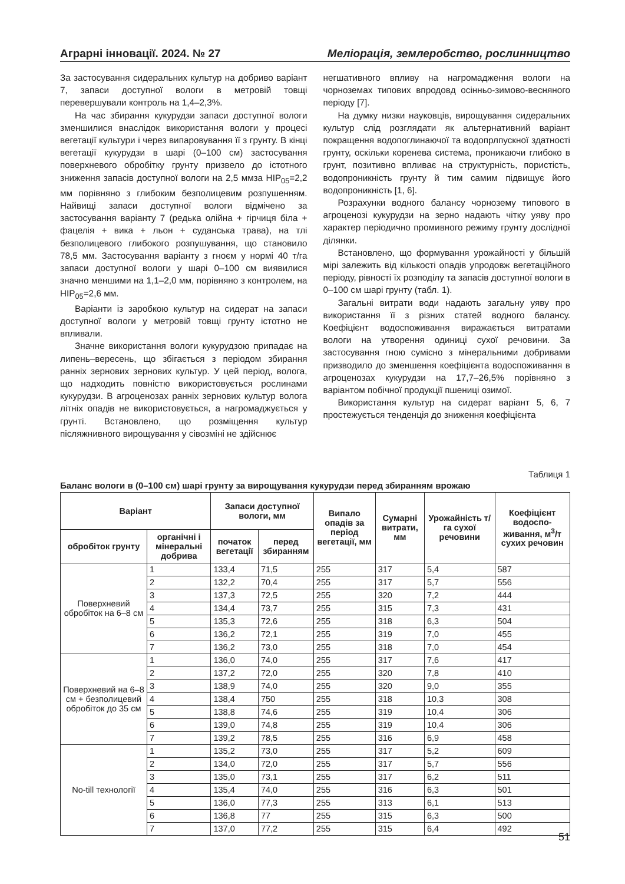Аграрні інновації. 2024. № 27 Меліорація, землеробство, рослинництво
За застосування сидеральних культур на добриво варіант 7, запаси доступної вологи в метровій товщі перевершували контроль на 1,4–2,3%.
На час збирання кукурудзи запаси доступної вологи зменшилися внаслідок використання вологи у процесі вегетації культури і через випаровування її з грунту. В кінці вегетації кукурудзи в шарі (0–100 см) застосування поверхневого обробітку грунту призвело до істотного зниження запасів доступної вологи на 2,5 ммза НІР<sub>05</sub>=2,2 мм порівняно з глибоким безполицевим розпушенням. Найвищі запаси доступної вологи відмічено за застосування варіанту 7 (редька олійна + гірчиця біла + фацелія + вика + льон + суданська трава), на тлі безполицевого глибокого розпушування, що становило 78,5 мм. Застосування варіанту з гноєм у нормі 40 т/га запаси доступної вологи у шарі 0–100 см виявилися значно меншими на 1,1–2,0 мм, порівняно з контролем, на НІР<sub>05</sub>=2,6 мм.
Варіанти із заробкою культур на сидерат на запаси доступної вологи у метровій товщі грунту істотно не впливали.
Значне використання вологи кукурудзою припадає на липень–вересень, що збігається з періодом збирання ранніх зернових зернових культур. У цей період, волога, що надходить повністю використовується рослинами кукурудзи. В агроценозах ранніх зернових культур волога літніх опадів не використовується, а нагромаджується у грунті. Встановлено, що розміщення культур післяжнивного вирощування у сівозміні не здійснює
негшативного впливу на нагромадження вологи на чорноземах типових впродовд осінньо-зимово-весняного періоду [7].
На думку низки науковців, вирощування сидеральних культур слід розглядати як альтернативний варіант покращення водопоглинаючої та водопрлпускної здатності грунту, оскільки коренева система, проникаючи глибоко в грунт, позитивно впливає на структурність, пористість, водопроникність грунту й тим самим підвищує його водопроникність [1, 6].
Розрахунки водного балансу чорнозему типового в агроценозі кукурудзи на зерно надають чітку уяву про характер періодично промивного режиму грунту дослідної ділянки.
Встановлено, що формування урожайності у більшій мірі залежить від кількості опадів упродовж вегетаційного періоду, рівності їх розподілу та запасів доступної вологи в 0–100 см шарі грунту (табл. 1).
Загальні витрати води надають загальну уяву про використання її з різних статей водного балансу. Коефіцієнт водоспоживання виражається витратами вологи на утворення одиниці сухої речовини. За застосування гною сумісно з мінеральними добривами призводило до зменшення коефіцієнта водоспоживання в агроценозах кукурудзи на 17,7–26,5% порівняно з варіантом побічної продукції пшениці озимої.
Використання культур на сидерат варіант 5, 6, 7 простежується тенденція до зниження коефіцієнта
Таблиця 1
Баланс вологи в (0–100 см) шарі грунту за вирощування кукурудзи перед збиранням врожаю
| Варіант | | Запаси доступної вологи, мм | | Випало опадів за період вегетації, мм | Сумарні витрати, мм | Урожайність т/га сухої речовини | Коефіцієнт водоспо-живання, м<sup>3</sup>/т сухих речовин |
| --- | --- | --- | --- | --- | --- | --- | --- |
| обробіток грунту | органічні і мінеральні добрива | початок вегетації | перед збиранням | | | | |
| Поверхневий обробіток на 6–8 см | 1 | 133,4 | 71,5 | 255 | 317 | 5,4 | 587 |
| | 2 | 132,2 | 70,4 | 255 | 317 | 5,7 | 556 |
| | 3 | 137,3 | 72,5 | 255 | 320 | 7,2 | 444 |
| | 4 | 134,4 | 73,7 | 255 | 315 | 7,3 | 431 |
| | 5 | 135,3 | 72,6 | 255 | 318 | 6,3 | 504 |
| | 6 | 136,2 | 72,1 | 255 | 319 | 7,0 | 455 |
| | 7 | 136,2 | 73,0 | 255 | 318 | 7,0 | 454 |
| Поверхневий на 6–8 см + безполицевий обробіток до 35 см | 1 | 136,0 | 74,0 | 255 | 317 | 7,6 | 417 |
| | 2 | 137,2 | 72,0 | 255 | 320 | 7,8 | 410 |
| | 3 | 138,9 | 74,0 | 255 | 320 | 9,0 | 355 |
| | 4 | 138,4 | 750 | 255 | 318 | 10,3 | 308 |
| | 5 | 138,8 | 74,6 | 255 | 319 | 10,4 | 306 |
| | 6 | 139,0 | 74,8 | 255 | 319 | 10,4 | 306 |
| | 7 | 139,2 | 78,5 | 255 | 316 | 6,9 | 458 |
| No-till технології | 1 | 135,2 | 73,0 | 255 | 317 | 5,2 | 609 |
| | 2 | 134,0 | 72,0 | 255 | 317 | 5,7 | 556 |
| | 3 | 135,0 | 73,1 | 255 | 317 | 6,2 | 511 |
| | 4 | 135,4 | 74,0 | 255 | 316 | 6,3 | 501 |
| | 5 | 136,0 | 77,3 | 255 | 313 | 6,1 | 513 |
| | 6 | 136,8 | 77 | 255 | 315 | 6,3 | 500 |
| | 7 | 137,0 | 77,2 | 255 | 315 | 6,4 | 492 |
51